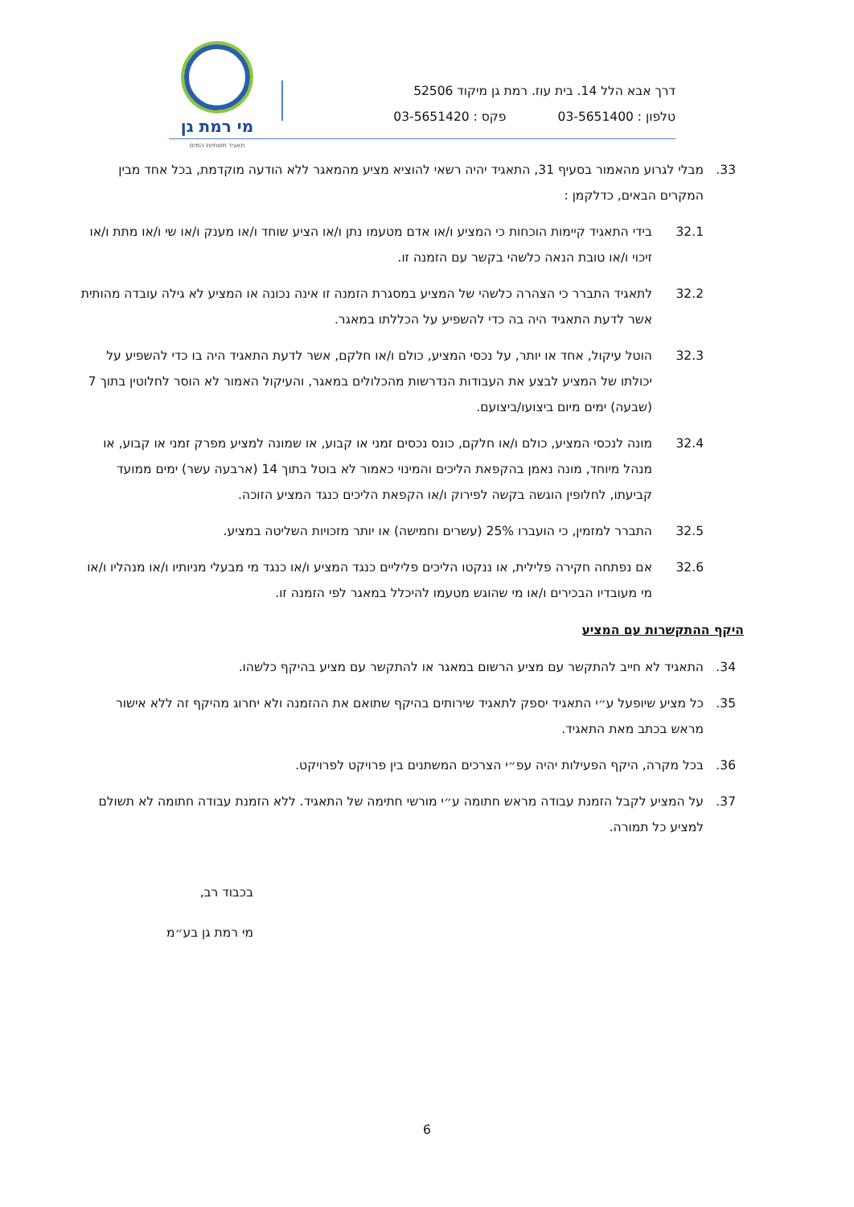דרך אבא הלל 14. בית עוז. רמת גן מיקוד 52506
טלפון : 03-5651400 פקס : 03-5651420
מי רמת גן
תאגיד תשתיות המים
33. מבלי לגרוע מהאמור בסעיף 31, התאגיד יהיה רשאי להוציא מציע מהמאגר ללא הודעה מוקדמת, בכל אחד מבין המקרים הבאים, כדלקמן :
32.1 בידי התאגיד קיימות הוכחות כי המציע ו/או אדם מטעמו נתן ו/או הציע שוחד ו/או מענק ו/או שי ו/או מתת ו/או זיכוי ו/או טובת הנאה כלשהי בקשר עם הזמנה זו.
32.2 לתאגיד התברר כי הצהרה כלשהי של המציע במסגרת הזמנה זו אינה נכונה או המציע לא גילה עובדה מהותית אשר לדעת התאגיד היה בה כדי להשפיע על הכללתו במאגר.
32.3 הוטל עיקול, אחד או יותר, על נכסי המציע, כולם ו/או חלקם, אשר לדעת התאגיד היה בו כדי להשפיע על יכולתו של המציע לבצע את העבודות הנדרשות מהכלולים במאגר, והעיקול האמור לא הוסר לחלוטין בתוך 7 (שבעה) ימים מיום ביצועו/ביצועם.
32.4 מונה לנכסי המציע, כולם ו/או חלקם, כונס נכסים זמני או קבוע, או שמונה למציע מפרק זמני או קבוע, או מנהל מיוחד, מונה נאמן בהקפאת הליכים והמינוי כאמור לא בוטל בתוך 14 (ארבעה עשר) ימים ממועד קביעתו, לחלופין הוגשה בקשה לפירוק ו/או הקפאת הליכים כנגד המציע הזוכה.
32.5 התברר למזמין, כי הועברו 25% (עשרים וחמישה) או יותר מזכויות השליטה במציע.
32.6 אם נפתחה חקירה פלילית, או ננקטו הליכים פליליים כנגד המציע ו/או כנגד מי מבעלי מניותיו ו/או מנהליו ו/או מי מעובדיו הבכירים ו/או מי שהוגש מטעמו להיכלל במאגר לפי הזמנה זו.
היקף ההתקשרות עם המציע
34. התאגיד לא חייב להתקשר עם מציע הרשום במאגר או להתקשר עם מציע בהיקף כלשהו.
35. כל מציע שיופעל ע״י התאגיד יספק לתאגיד שירותים בהיקף שתואם את ההזמנה ולא יחרוג מהיקף זה ללא אישור מראש בכתב מאת התאגיד.
36. בכל מקרה, היקף הפעילות יהיה עפ״י הצרכים המשתנים בין פרויקט לפרויקט.
37. על המציע לקבל הזמנת עבודה מראש חתומה ע״י מורשי חתימה של התאגיד. ללא הזמנת עבודה חתומה לא תשולם למציע כל תמורה.
בכבוד רב,
מי רמת גן בע״מ
6